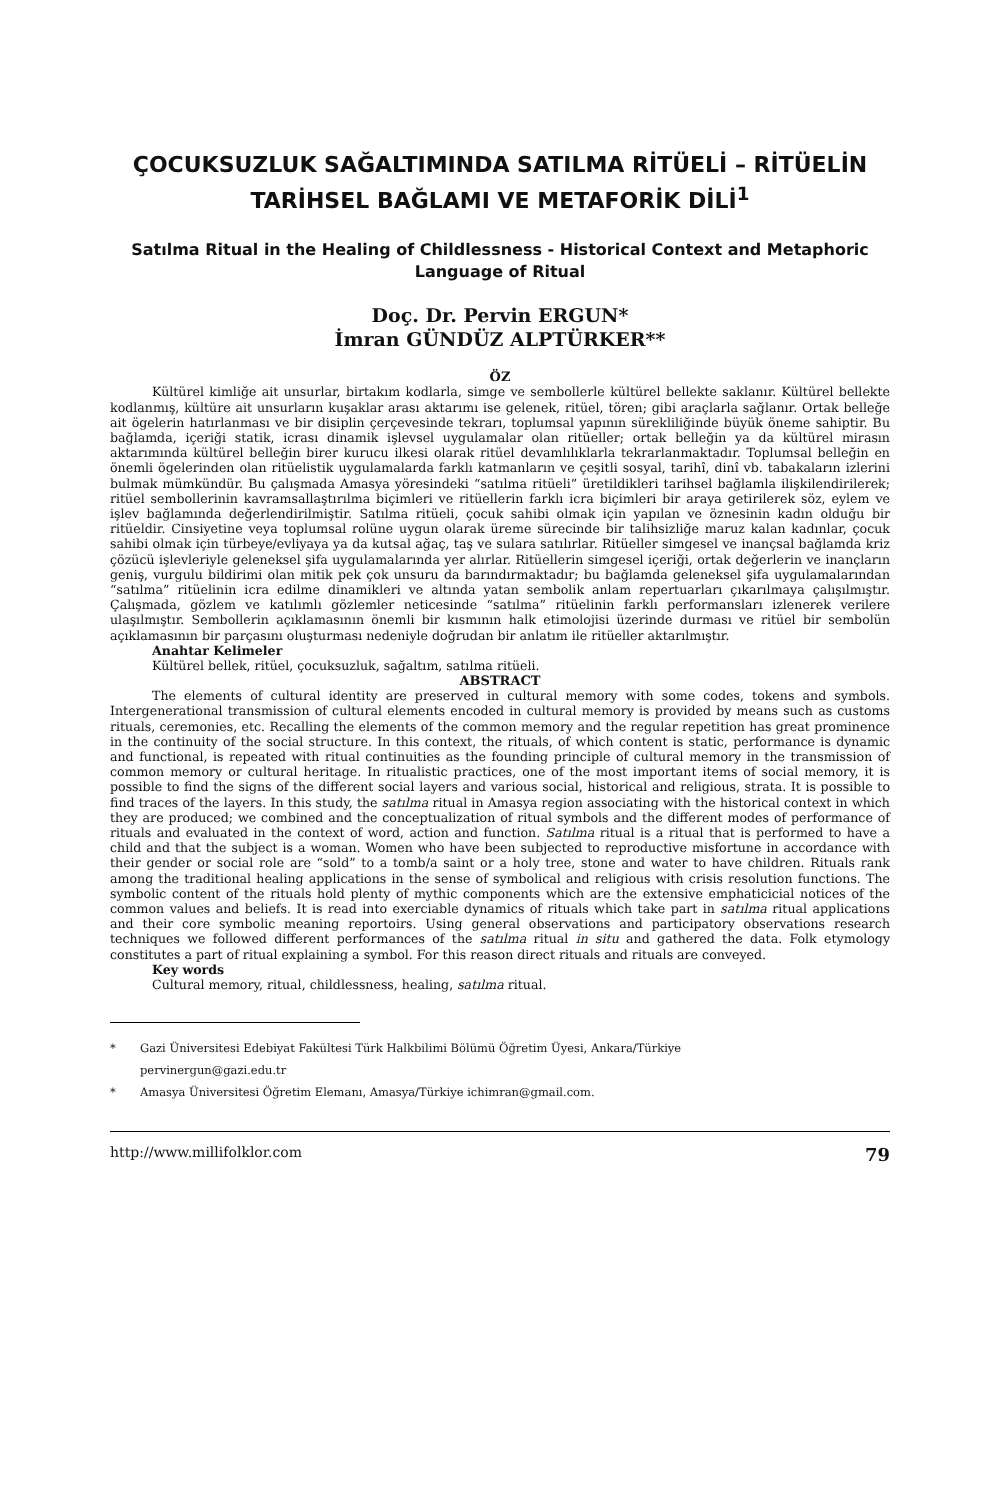ÇOCUKSUZLUK SAĞALTIMINDA SATILMA RİTÜELİ – RİTÜELİN TARİHSEL BAĞLAMI VE METAFORİK DİLİ<sup>1</sup>
Satılma Ritual in the Healing of Childlessness - Historical Context and Metaphoric Language of Ritual
Doç. Dr. Pervin ERGUN*
İmran GÜNDÜZ ALPTÜRKER**
ÖZ
Kültürel kimliğe ait unsurlar, birtakım kodlarla, simge ve sembollerle kültürel bellekte saklanır. Kültürel bellekte kodlanmış, kültüre ait unsurların kuşaklar arası aktarımı ise gelenek, ritüel, tören; gibi araçlarla sağlanır. Ortak belleğe ait ögelerin hatırlanması ve bir disiplin çerçevesinde tekrarı, toplumsal yapının sürekliliğinde büyük öneme sahiptir. Bu bağlamda, içeriği statik, icrası dinamik işlevsel uygulamalar olan ritüeller; ortak belleğin ya da kültürel mirasın aktarımında kültürel belleğin birer kurucu ilkesi olarak ritüel devamlılıklarla tekrarlanmaktadır. Toplumsal belleğin en önemli ögelerinden olan ritüelistik uygulamalarda farklı katmanların ve çeşitli sosyal, tarihî, dinî vb. tabakaların izlerini bulmak mümkündür. Bu çalışmada Amasya yöresindeki “satılma ritüeli” üretildikleri tarihsel bağlamla ilişkilendirilerek; ritüel sembollerinin kavramsallaştırılma biçimleri ve ritüellerin farklı icra biçimleri bir araya getirilerek söz, eylem ve işlev bağlamında değerlendirilmiştir. Satılma ritüeli, çocuk sahibi olmak için yapılan ve öznesinin kadın olduğu bir ritüeldir. Cinsiyetine veya toplumsal rolüne uygun olarak üreme sürecinde bir talihsizliğe maruz kalan kadınlar, çocuk sahibi olmak için türbeye/evliyaya ya da kutsal ağaç, taş ve sulara satılırlar. Ritüeller simgesel ve inançsal bağlamda kriz çözücü işlevleriyle geleneksel şifa uygulamalarında yer alırlar. Ritüellerin simgesel içeriği, ortak değerlerin ve inançların geniş, vurgulu bildirimi olan mitik pek çok unsuru da barındırmaktadır; bu bağlamda geleneksel şifa uygulamalarından “satılma” ritüelinin icra edilme dinamikleri ve altında yatan sembolik anlam repertuarları çıkarılmaya çalışılmıştır. Çalışmada, gözlem ve katılımlı gözlemler neticesinde “satılma” ritüelinin farklı performansları izlenerek verilere ulaşılmıştır. Sembollerin açıklamasının önemli bir kısmının halk etimolojisi üzerinde durması ve ritüel bir sembolün açıklamasının bir parçasını oluşturması nedeniyle doğrudan bir anlatım ile ritüeller aktarılmıştır.
Anahtar Kelimeler
Kültürel bellek, ritüel, çocuksuzluk, sağaltım, satılma ritüeli.
ABSTRACT
The elements of cultural identity are preserved in cultural memory with some codes, tokens and symbols. Intergenerational transmission of cultural elements encoded in cultural memory is provided by means such as customs rituals, ceremonies, etc. Recalling the elements of the common memory and the regular repetition has great prominence in the continuity of the social structure. In this context, the rituals, of which content is static, performance is dynamic and functional, is repeated with ritual continuities as the founding principle of cultural memory in the transmission of common memory or cultural heritage. In ritualistic practices, one of the most important items of social memory, it is possible to find the signs of the different social layers and various social, historical and religious, strata. It is possible to find traces of the layers. In this study, the satılma ritual in Amasya region associating with the historical context in which they are produced; we combined and the conceptualization of ritual symbols and the different modes of performance of rituals and evaluated in the context of word, action and function. Satılma ritual is a ritual that is performed to have a child and that the subject is a woman. Women who have been subjected to reproductive misfortune in accordance with their gender or social role are “sold” to a tomb/a saint or a holy tree, stone and water to have children. Rituals rank among the traditional healing applications in the sense of symbolical and religious with crisis resolution functions. The symbolic content of the rituals hold plenty of mythic components which are the extensive emphaticicial notices of the common values and beliefs. It is read into exerciable dynamics of rituals which take part in satılma ritual applications and their core symbolic meaning reportoirs. Using general observations and participatory observations research techniques we followed different performances of the satılma ritual in situ and gathered the data. Folk etymology constitutes a part of ritual explaining a symbol. For this reason direct rituals and rituals are conveyed.
Key words
Cultural memory, ritual, childlessness, healing, satılma ritual.
* Gazi Üniversitesi Edebiyat Fakültesi Türk Halkbilimi Bölümü Öğretim Üyesi, Ankara/Türkiye
pervinergun@gazi.edu.tr
* Amasya Üniversitesi Öğretim Elemanı, Amasya/Türkiye ichimran@gmail.com.
http://www.millifolklor.com 79